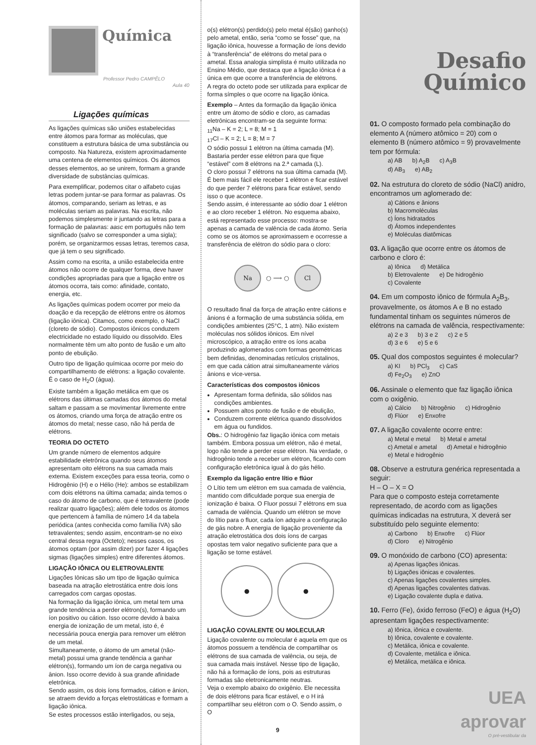Química
Professor Pedro CAMPÊLO
Aula 40
Ligações químicas
As ligações químicas são uniões estabelecidas entre átomos para formar as moléculas, que constituem a estrutura básica de uma substância ou composto. Na Natureza, existem aproximadamente uma centena de elementos químicos. Os átomos desses elementos, ao se unirem, formam a grande diversidade de substâncias químicas.
Para exemplificar, podemos citar o alfabeto cujas letras podem juntar-se para formar as palavras. Os átomos, comparando, seriam as letras, e as moléculas seriam as palavras. Na escrita, não podemos simplesmente ir juntando as letras para a formação de palavras: aasc em português não tem significado (salvo se corresponder a uma sigla); porém, se organizarmos essas letras, teremos casa, que já tem o seu significado.
Assim como na escrita, a união estabelecida entre átomos não ocorre de qualquer forma, deve haver condições apropriadas para que a ligação entre os átomos ocorra, tais como: afinidade, contato, energia, etc.
As ligações químicas podem ocorrer por meio da doação e da recepção de elétrons entre os átomos (ligação iônica). Citamos, como exemplo, o NaCl (cloreto de sódio). Compostos iônicos conduzem electricidade no estado líquido ou dissolvido. Eles normalmente têm um alto ponto de fusão e um alto ponto de ebulição.
Outro tipo de ligação químicaa ocorre por meio do compartilhamento de elétrons: a ligação covalente. É o caso de H<sub>2</sub>O (água).
Existe também a ligação metálica em que os elétrons das últimas camadas dos átomos do metal saltam e passam a se movimentar livremente entre os átomos, criando uma força de atração entre os átomos do metal; nesse caso, não há perda de elétrons.
TEORIA DO OCTETO
Um grande número de elementos adquire estabilidade eletrônica quando seus átomos apresentam oito elétrons na sua camada mais externa. Existem exceções para essa teoria, como o Hidrogênio (H) e o Hélio (He): ambos se estabilizam com dois elétrons na última camada; ainda temos o caso do átomo de carbono, que é tetravalente (pode realizar quatro ligações); além dele todos os átomos que pertencem à família de número 14 da tabela periódica (antes conhecida como família IVA) são tetravalentes; sendo assim, encontram-se no eixo central dessa regra (Octeto); nesses casos, os átomos optam (por assim dizer) por fazer 4 ligações sigmas (ligações simples) entre diferentes átomos.
LIGAÇÃO IÔNICA OU ELETROVALENTE
Ligações Iônicas são um tipo de ligação química baseada na atração eletrostática entre dois íons carregados com cargas opostas.
Na formação da ligação iônica, um metal tem uma grande tendência a perder elétron(s), formando um íon positivo ou cátion. Isso ocorre devido à baixa energia de ionização de um metal, isto é, é necessária pouca energia para remover um elétron de um metal.
Simultaneamente, o átomo de um ametal (não-metal) possui uma grande tendência a ganhar elétron(s), formando um íon de carga negativa ou ânion. Isso ocorre devido à sua grande afinidade eletrônica.
Sendo assim, os dois íons formados, cátion e ânion, se atraem devido a forças eletrostáticas e formam a ligação iônica.
Se estes processos estão interligados, ou seja,
o(s) elétron(s) perdido(s) pelo metal é(são) ganho(s) pelo ametal, então, seria “como se fosse” que, na ligação iônica, houvesse a formação de íons devido à “transferência” de elétrons do metal para o ametal. Essa analogia simplista é muito utilizada no Ensino Médio, que destaca que a ligação iônica é a única em que ocorre a transferência de elétrons.
A regra do octeto pode ser utilizada para explicar de forma símples o que ocorre na ligação iônica.
Exemplo – Antes da formação da ligação iônica entre um átomo de sódio e cloro, as camadas eletrônicas encontram-se da seguinte forma:
<sub>11</sub>Na – K = 2; L = 8; M = 1
<sub>17</sub>Cl – K = 2; L = 8; M = 7
O sódio possui 1 elétron na última camada (M). Bastaria perder esse elétron para que fique “estável” com 8 elétrons na 2.ª camada (L).
O cloro possui 7 elétrons na sua última camada (M). É bem mais fácil ele receber 1 elétron e ficar estável do que perder 7 elétrons para ficar estável, sendo isso o que acontece.
Sendo assim, é interessante ao sódio doar 1 elétron e ao cloro receber 1 elétron. No esquema abaixo, está representado esse processo: mostra-se apenas a camada de valência de cada átomo. Seria como se os átomos se aproximassem e ocorresse a transferência de elétron do sódio para o cloro:
Na
○ ⟶ ○
Cl
O resultado final da força de atração entre cátions e ânions é a formação de uma substância sólida, em condições ambientes (25°C, 1 atm). Não existem moléculas nos sólidos iônicos. Em nível microscópico, a atração entre os íons acaba produzindo aglomerados com formas geométricas bem definidas, denominadas retículos cristalinos, em que cada cátion atrai simultaneamente vários ânions e vice-versa.
Características dos compostos iônicos
Apresentam forma definida, são sólidos nas condições ambientes.
Possuem altos ponto de fusão e de ebulição,
Conduzem corrente elétrica quando dissolvidos em água ou fundidos.
Obs.: O hidrogênio faz ligação iônica com metais também. Embora possua um elétron, não é metal, logo não tende a perder esse elétron. Na verdade, o hidrogênio tende a receber um elétron, ficando com configuração eletrônica igual à do gás hélio.
Exemplo da ligação entre lítio e flúor
O Lítio tem um elétron em sua camada de valência, mantido com dificuldade porque sua energia de ionização é baixa. O Fluor possui 7 elétrons em sua camada de valência. Quando um elétron se move do lítio para o fluor, cada íon adquire a configuração de gás nobre. A energia de ligação proveniente da atração eletrostática dos dois íons de cargas opostas tem valor negativo suficiente para que a ligação se torne estável.
●
●
LIGAÇÃO COVALENTE OU MOLECULAR
Ligação covalente ou molecular é aquela em que os átomos possuem a tendência de compartilhar os elétrons de sua camada de valência, ou seja, de sua camada mais instável. Nesse tipo de ligação, não há a formação de íons, pois as estruturas formadas são eletronicamente neutras.
Veja o exemplo abaixo do oxigênio. Ele necessita de dois elétrons para ficar estável, e o H irá compartilhar seu elétron com o O. Sendo assim, o O
9
Desafio
Químico
01. O composto formado pela combinação do elemento A (número atômico = 20) com o elemento B (número atômico = 9) provavelmente tem por fórmula:
a) AB b) A<sub>2</sub>B c) A<sub>3</sub>B
d) AB<sub>3</sub> e) AB<sub>2</sub>
02. Na estrutura do cloreto de sódio (NaCl) anidro, encontramos um aglomerado de:
a) Cátions e ânions
b) Macromoléculas
c) Íons hidratados
d) Átomos independentes
e) Moléculas diatômicas
03. A ligação que ocorre entre os átomos de carbono e cloro é:
a) Iônica d) Metálica
b) Eletrovalente e) De hidrogênio
c) Covalente
04. Em um composto iônico de fórmula A<sub>2</sub>B<sub>3</sub>, provavelmente, os átomos A e B no estado fundamental tinham os seguintes números de elétrons na camada de valência, respectivamente:
a) 2 e 3 b) 3 e 2 c) 2 e 5
d) 3 e 6 e) 5 e 6
05. Qual dos compostos seguintes é molecular?
a) KI b) PCl<sub>3</sub> c) CaS
d) Fe<sub>2</sub>O<sub>3</sub> e) ZnO
06. Assinale o elemento que faz ligação iônica com o oxigênio.
a) Cálcio b) Nitrogênio c) Hidrogênio
d) Flúor e) Enxofre
07. A ligação covalente ocorre entre:
a) Metal e metal b) Metal e ametal
c) Ametal e ametal d) Ametal e hidrogênio
e) Metal e hidrogênio
08. Observe a estrutura genérica representada a seguir:
H – O – X = O
Para que o composto esteja corretamente representado, de acordo com as ligações químicas indicadas na estrutura, X deverá ser substituído pelo seguinte elemento:
a) Carbono b) Enxofre c) Flúor
d) Cloro e) Nitrogênio
09. O monóxido de carbono (CO) apresenta:
a) Apenas ligações iônicas.
b) Ligações iônicas e covalentes.
c) Apenas ligações covalentes simples.
d) Apenas ligações covalentes dativas.
e) Ligação covalente dupla e dativa.
10. Ferro (Fe), óxido ferroso (FeO) e água (H<sub>2</sub>O) apresentam ligações respectivamente:
a) Iônica, iônica e covalente.
b) Iônica, covalente e covalente.
c) Metálica, iônica e covalente.
d) Covalente, metálica e iônica.
e) Metálica, metálica e iônica.
UEA
aprovar
O pré-vestibular da